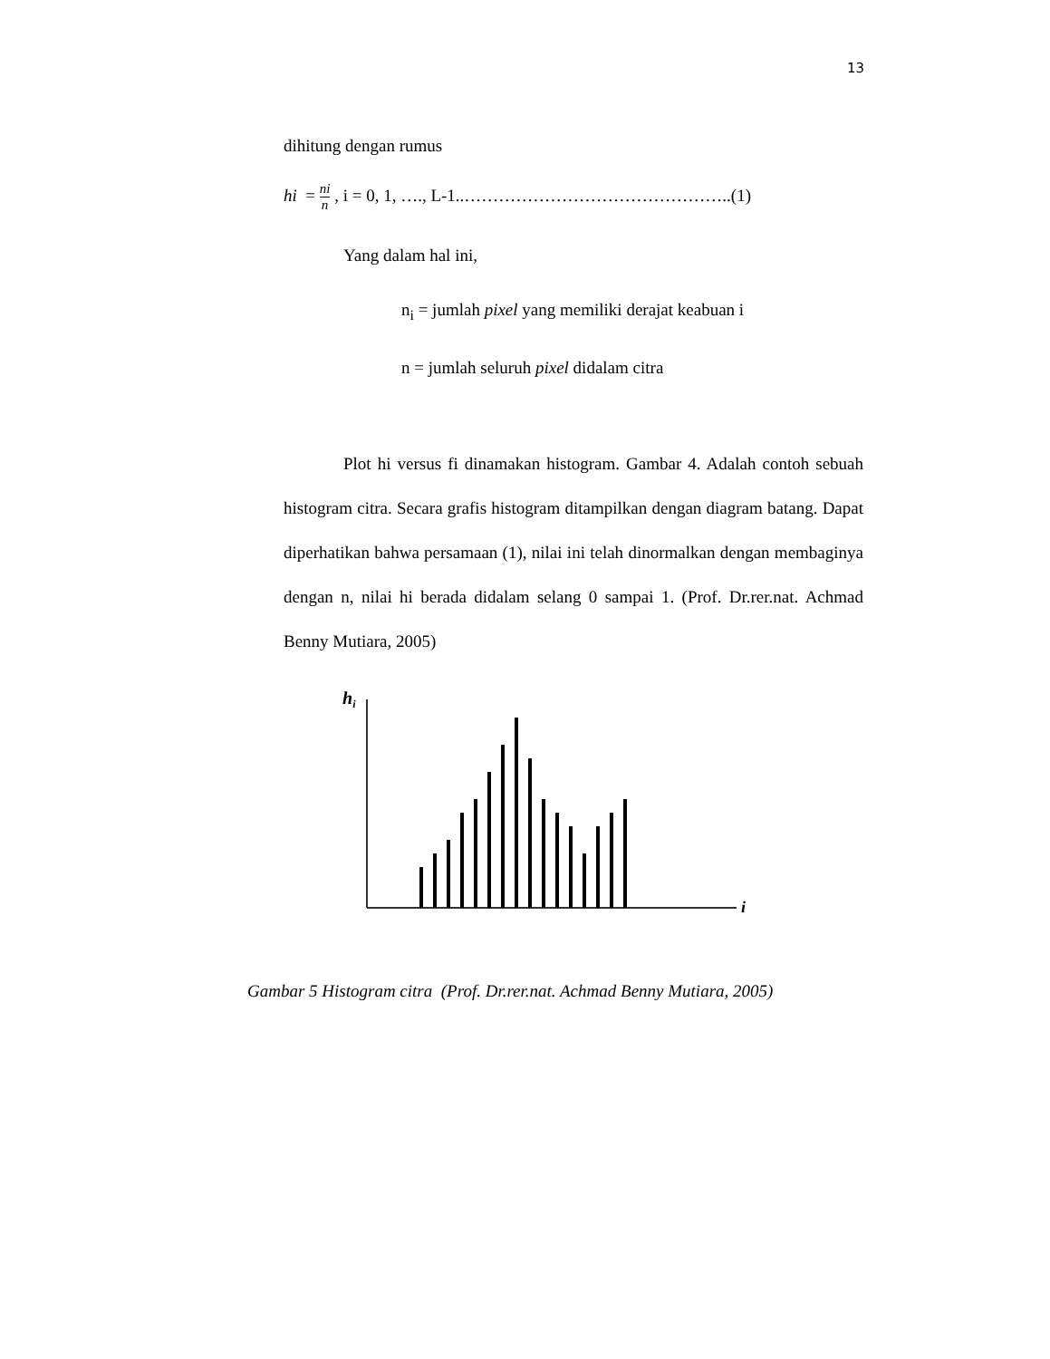13
dihitung dengan rumus
hi = ni n , i = 0, 1, …., L-1..………………………………………..(1)
Yang dalam hal ini,
n<sub>i</sub> = jumlah pixel yang memiliki derajat keabuan i
n = jumlah seluruh pixel didalam citra
Plot hi versus fi dinamakan histogram. Gambar 4. Adalah contoh sebuah histogram citra. Secara grafis histogram ditampilkan dengan diagram batang. Dapat diperhatikan bahwa persamaan (1), nilai ini telah dinormalkan dengan membaginya dengan n, nilai hi berada didalam selang 0 sampai 1. (Prof. Dr.rer.nat. Achmad Benny Mutiara, 2005)
hi
i
Gambar 5 Histogram citra (Prof. Dr.rer.nat. Achmad Benny Mutiara, 2005)